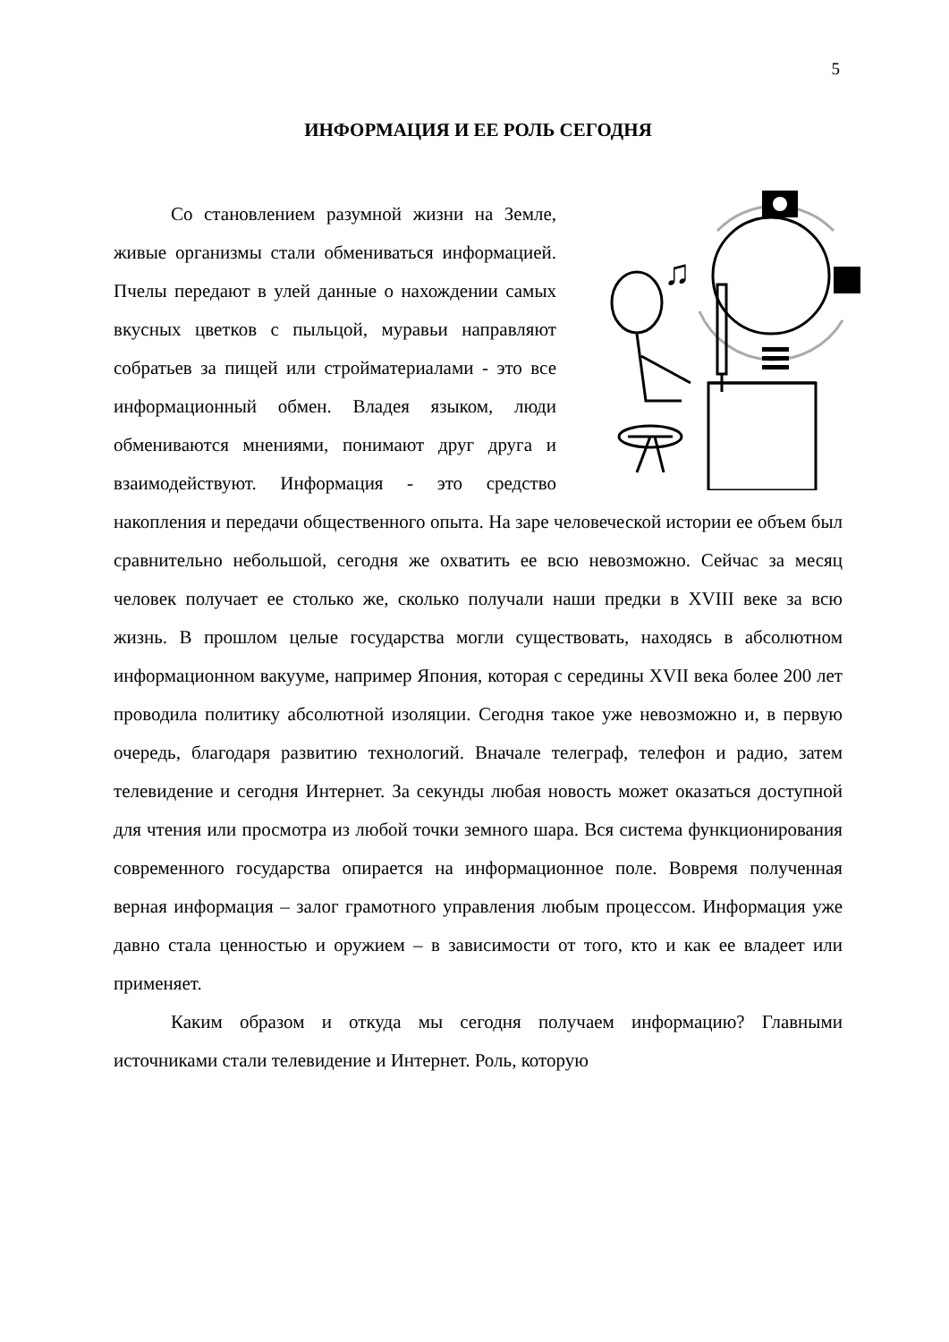5
ИНФОРМАЦИЯ И ЕЕ РОЛЬ СЕГОДНЯ
♫
Со становлением разумной жизни на Земле, живые организмы стали обмениваться информацией. Пчелы передают в улей данные о нахождении самых вкусных цветков с пыльцой, муравьи направляют собратьев за пищей или стройматериалами - это все информационный обмен. Владея языком, люди обмениваются мнениями, понимают друг друга и взаимодействуют. Информация - это средство накопления и передачи общественного опыта. На заре человеческой истории ее объем был сравнительно небольшой, сегодня же охватить ее всю невозможно. Сейчас за месяц человек получает ее столько же, сколько получали наши предки в XVIII веке за всю жизнь. В прошлом целые государства могли существовать, находясь в абсолютном информационном вакууме, например Япония, которая с середины XVII века более 200 лет проводила политику абсолютной изоляции. Сегодня такое уже невозможно и, в первую очередь, благодаря развитию технологий. Вначале телеграф, телефон и радио, затем телевидение и сегодня Интернет. За секунды любая новость может оказаться доступной для чтения или просмотра из любой точки земного шара. Вся система функционирования современного государства опирается на информационное поле. Вовремя полученная верная информация – залог грамотного управления любым процессом. Информация уже давно стала ценностью и оружием – в зависимости от того, кто и как ее владеет или применяет.
Каким образом и откуда мы сегодня получаем информацию? Главными источниками стали телевидение и Интернет. Роль, которую